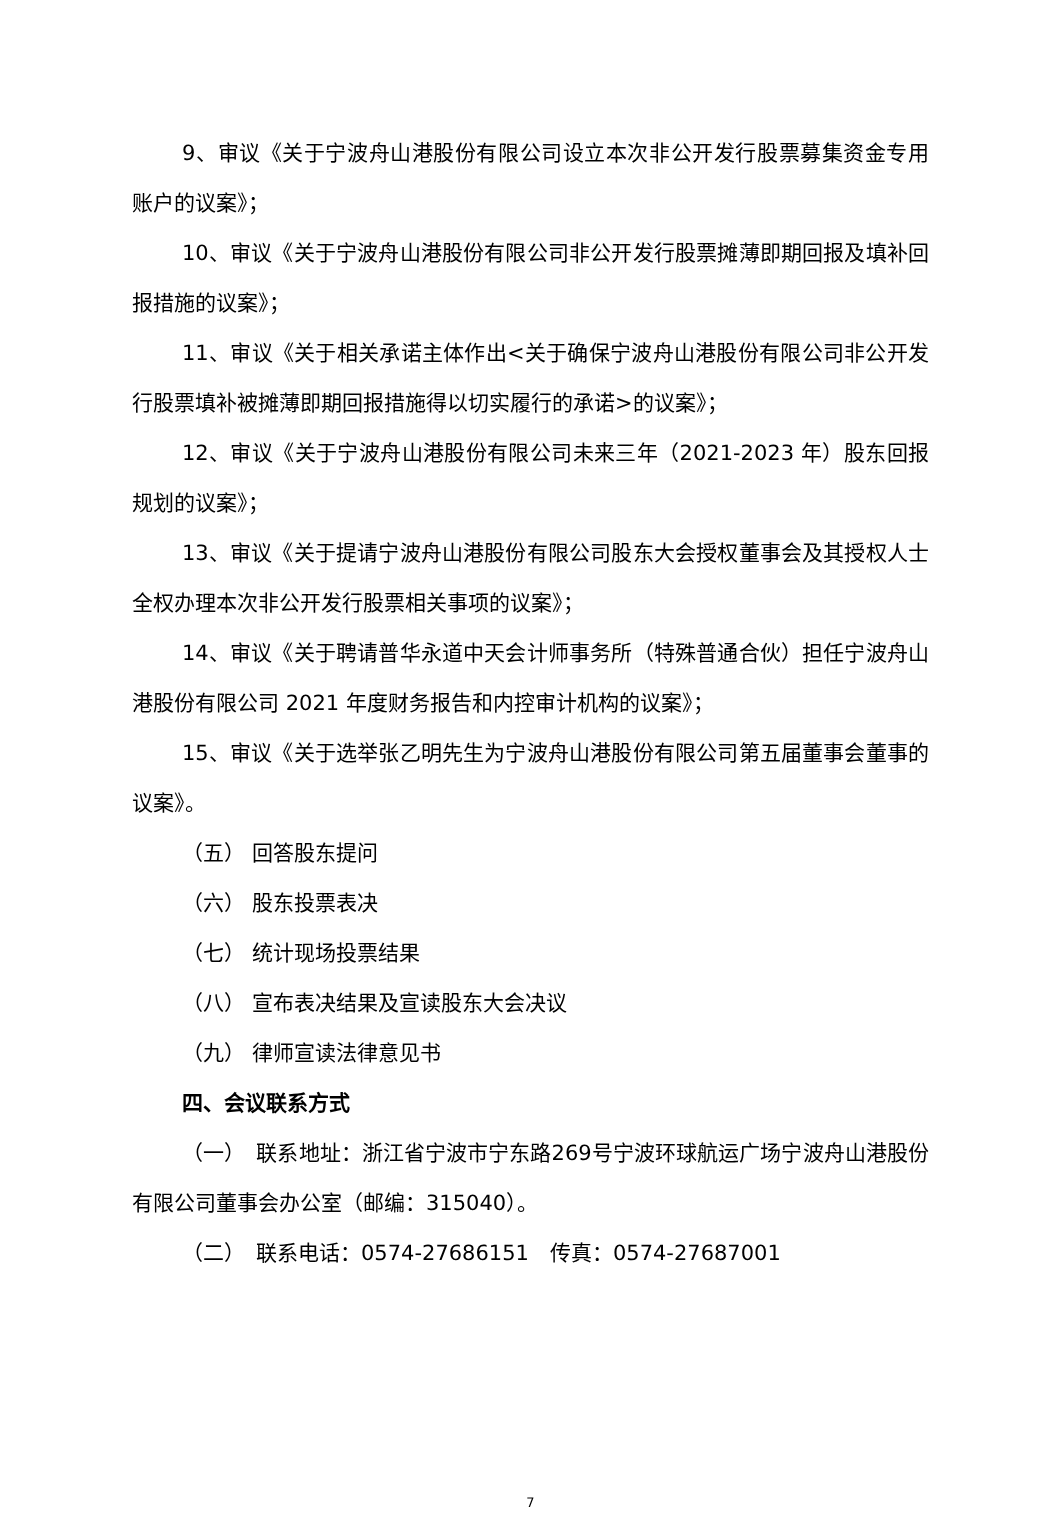9、审议《关于宁波舟山港股份有限公司设立本次非公开发行股票募集资金专用账户的议案》；
10、审议《关于宁波舟山港股份有限公司非公开发行股票摊薄即期回报及填补回报措施的议案》；
11、审议《关于相关承诺主体作出<关于确保宁波舟山港股份有限公司非公开发行股票填补被摊薄即期回报措施得以切实履行的承诺>的议案》；
12、审议《关于宁波舟山港股份有限公司未来三年（2021-2023 年）股东回报规划的议案》；
13、审议《关于提请宁波舟山港股份有限公司股东大会授权董事会及其授权人士全权办理本次非公开发行股票相关事项的议案》；
14、审议《关于聘请普华永道中天会计师事务所（特殊普通合伙）担任宁波舟山港股份有限公司 2021 年度财务报告和内控审计机构的议案》；
15、审议《关于选举张乙明先生为宁波舟山港股份有限公司第五届董事会董事的议案》。
（五） 回答股东提问
（六） 股东投票表决
（七） 统计现场投票结果
（八） 宣布表决结果及宣读股东大会决议
（九） 律师宣读法律意见书
四、会议联系方式
（一）　联系地址：浙江省宁波市宁东路269号宁波环球航运广场宁波舟山港股份有限公司董事会办公室（邮编：315040）。
（二）　联系电话：0574-27686151　传真：0574-27687001
7